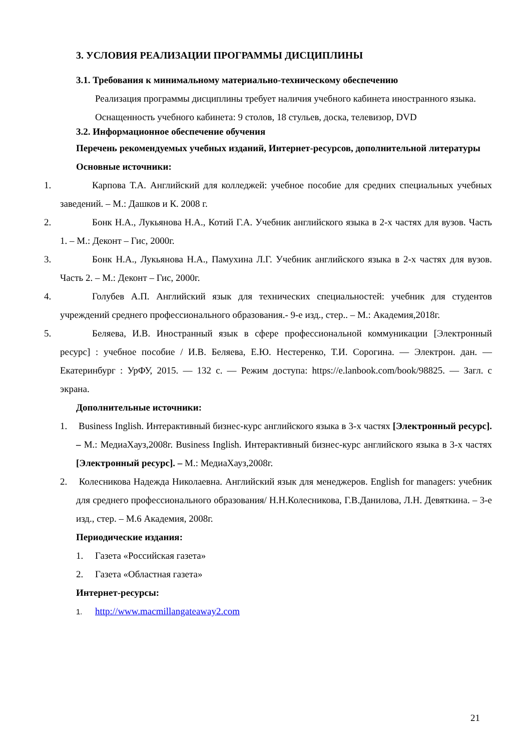3. УСЛОВИЯ РЕАЛИЗАЦИИ ПРОГРАММЫ ДИСЦИПЛИНЫ
3.1. Требования к минимальному материально-техническому обеспечению
Реализация программы дисциплины требует наличия учебного кабинета иностранного языка.
Оснащенность учебного кабинета: 9 столов, 18 стульев, доска, телевизор, DVD
3.2. Информационное обеспечение обучения
Перечень рекомендуемых учебных изданий, Интернет-ресурсов, дополнительной литературы
Основные источники:
1. Карпова Т.А. Английский для колледжей: учебное пособие для средних специальных учебных заведений. – М.: Дашков и К. 2008 г.
2. Бонк Н.А., Лукьянова Н.А., Котий Г.А. Учебник английского языка в 2-х частях для вузов. Часть 1. – М.: Деконт – Гис, 2000г.
3. Бонк Н.А., Лукьянова Н.А., Памухина Л.Г. Учебник английского языка в 2-х частях для вузов. Часть 2. – М.: Деконт – Гис, 2000г.
4. Голубев А.П. Английский язык для технических специальностей: учебник для студентов учреждений среднего профессионального образования.- 9-е изд., стер.. – М.: Академия,2018г.
5. Беляева, И.В. Иностранный язык в сфере профессиональной коммуникации [Электронный ресурс] : учебное пособие / И.В. Беляева, Е.Ю. Нестеренко, Т.И. Сорогина. — Электрон. дан. — Екатеринбург : УрФУ, 2015. — 132 с. — Режим доступа: https://e.lanbook.com/book/98825. — Загл. с экрана.
Дополнительные источники:
1. Business Inglish. Интерактивный бизнес-курс английского языка в 3-х частях [Электронный ресурс]. – М.: МедиаХауз,2008г. Business Inglish. Интерактивный бизнес-курс английского языка в 3-х частях [Электронный ресурс]. – М.: МедиаХауз,2008г.
2. Колесникова Надежда Николаевна. Английский язык для менеджеров. English for managers: учебник для среднего профессионального образования/ Н.Н.Колесникова, Г.В.Данилова, Л.Н. Девяткина. – 3-е изд., стер. – М.6 Академия, 2008г.
Периодические издания:
1. Газета «Российская газета»
2. Газета «Областная газета»
Интернет-ресурсы:
1. http://www.macmillangateaway2.com
21